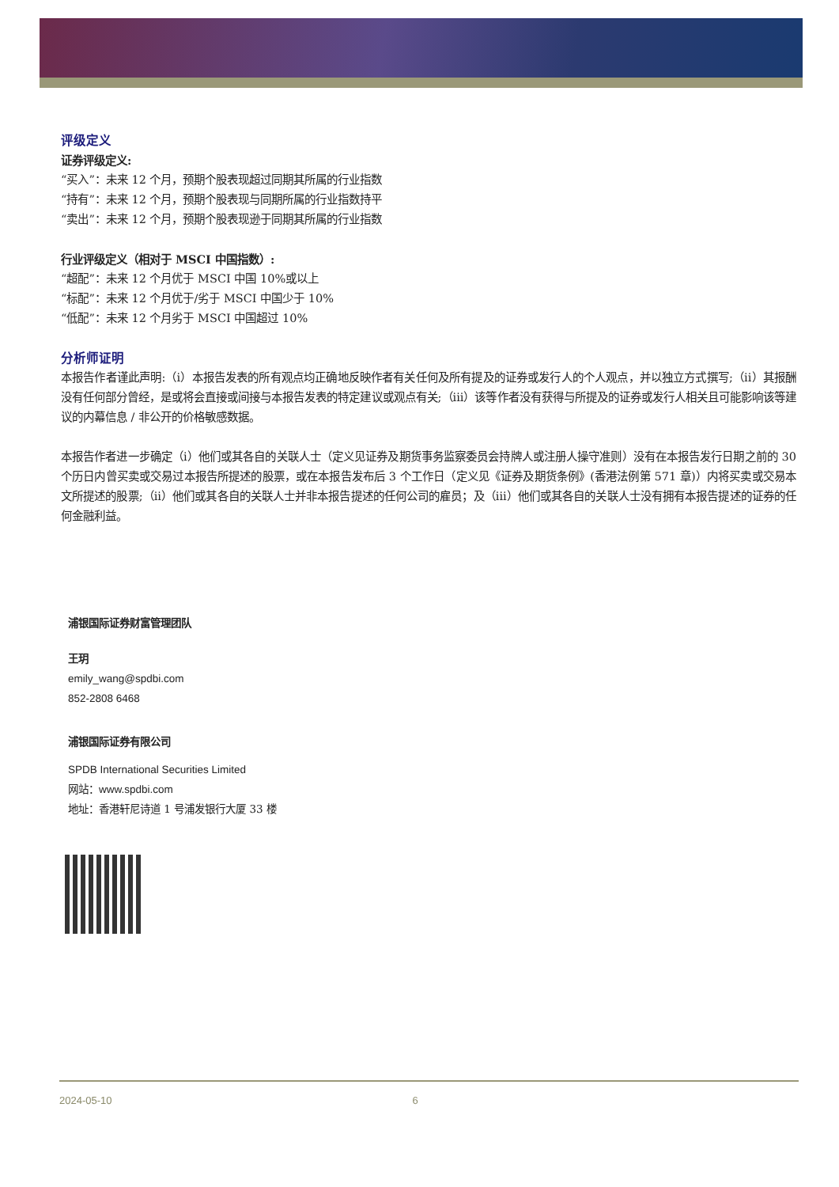评级定义
证券评级定义:
“买入”：未来 12 个月，预期个股表现超过同期其所属的行业指数
“持有”：未来 12 个月，预期个股表现与同期所属的行业指数持平
“卖出”：未来 12 个月，预期个股表现逊于同期其所属的行业指数
行业评级定义（相对于 MSCI 中国指数）:
“超配”：未来 12 个月优于 MSCI 中国 10%或以上
“标配”：未来 12 个月优于/劣于 MSCI 中国少于 10%
“低配”：未来 12 个月劣于 MSCI 中国超过 10%
分析师证明
本报告作者谨此声明:（i）本报告发表的所有观点均正确地反映作者有关任何及所有提及的证券或发行人的个人观点，并以独立方式撰写;（ii）其报酬没有任何部分曾经，是或将会直接或间接与本报告发表的特定建议或观点有关;（iii）该等作者没有获得与所提及的证券或发行人相关且可能影响该等建议的内幕信息 / 非公开的价格敏感数据。
本报告作者进一步确定（i）他们或其各自的关联人士（定义见证券及期货事务监察委员会持牌人或注册人操守准则）没有在本报告发行日期之前的 30 个历日内曾买卖或交易过本报告所提述的股票，或在本报告发布后 3 个工作日（定义见《证券及期货条例》(香港法例第 571 章)）内将买卖或交易本文所提述的股票;（ii）他们或其各自的关联人士并非本报告提述的任何公司的雇员；及（iii）他们或其各自的关联人士没有拥有本报告提述的证券的任何金融利益。
浦银国际证券财富管理团队
王玥
emily_wang@spdbi.com
852-2808 6468
浦银国际证券有限公司
SPDB International Securities Limited
网站：www.spdbi.com
地址：香港轩尼诗道 1 号浦发银行大厦 33 楼
2024-05-10 6